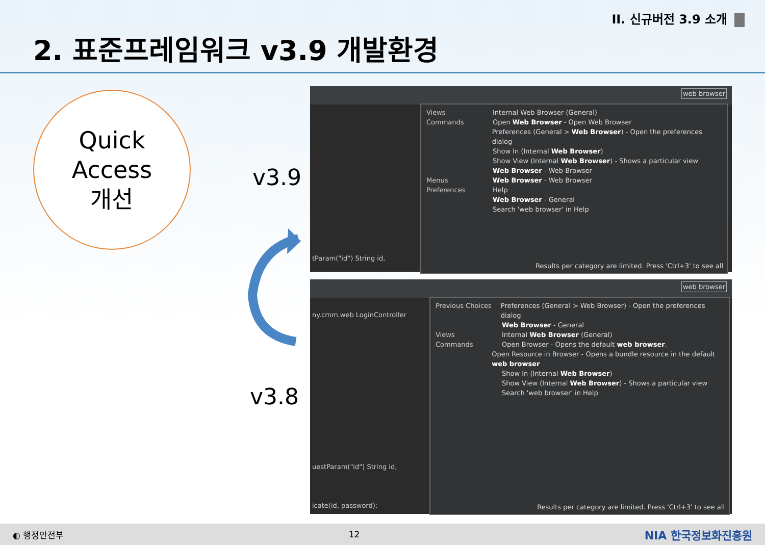II. 신규버전 3.9 소개
2. 표준프레임워크 v3.9 개발환경
Quick
Access
개선
v3.9
v3.8
web browser
tParam("id") String id,
Views Internal Web Browser (General)
Commands Open Web Browser - Open Web Browser
Preferences (General > Web Browser) - Open the preferences dialog
Show In (Internal Web Browser)
Show View (Internal Web Browser) - Shows a particular view
Web Browser - Web Browser
Menus Web Browser - Web Browser
Preferences Help
Web Browser - General
Search 'web browser' in Help
Results per category are limited. Press 'Ctrl+3' to see all
web browser
ny.cmm.web LoginController
uestParam("id") String id,
icate(id, password);
Previous Choices Preferences (General > Web Browser) - Open the preferences dialog
Web Browser - General
Views Internal Web Browser (General)
Commands Open Browser - Opens the default web browser.
Open Resource in Browser - Opens a bundle resource in the default web browser
Show In (Internal Web Browser)
Show View (Internal Web Browser) - Shows a particular view
Search 'web browser' in Help
Results per category are limited. Press 'Ctrl+3' to see all
◐ 행정안전부 12 NIA 한국정보화진흥원